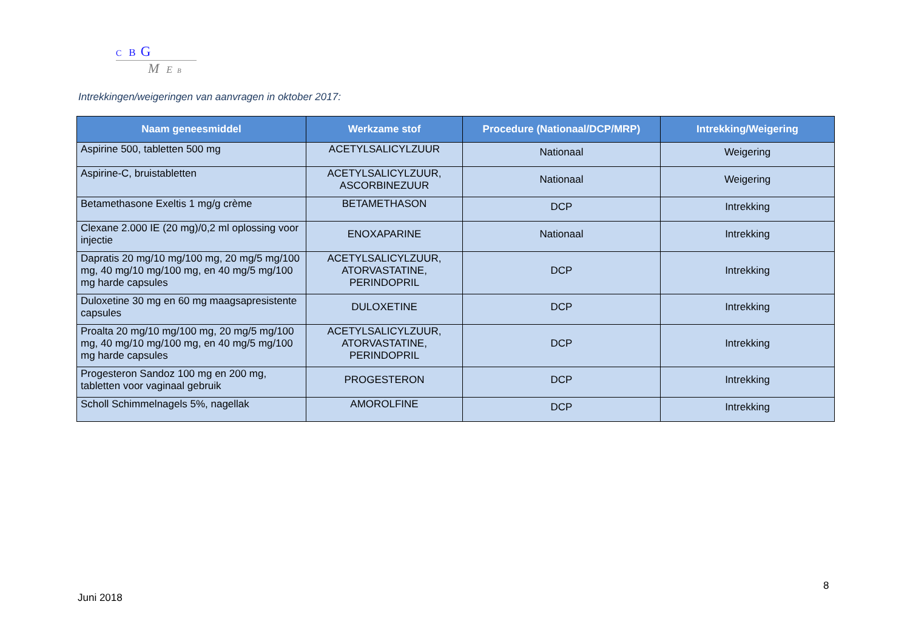C B G
M E B
Intrekkingen/weigeringen van aanvragen in oktober 2017:
| Naam geneesmiddel | Werkzame stof | Procedure (Nationaal/DCP/MRP) | Intrekking/Weigering |
| --- | --- | --- | --- |
| Aspirine 500, tabletten 500 mg | ACETYLSALICYLZUUR | Nationaal | Weigering |
| Aspirine-C, bruistabletten | ACETYLSALICYLZUUR, ASCORBINEZUUR | Nationaal | Weigering |
| Betamethasone Exeltis 1 mg/g crème | BETAMETHASON | DCP | Intrekking |
| Clexane 2.000 IE (20 mg)/0,2 ml oplossing voor injectie | ENOXAPARINE | Nationaal | Intrekking |
| Dapratis 20 mg/10 mg/100 mg, 20 mg/5 mg/100 mg, 40 mg/10 mg/100 mg, en 40 mg/5 mg/100 mg harde capsules | ACETYLSALICYLZUUR, ATORVASTATINE, PERINDOPRIL | DCP | Intrekking |
| Duloxetine 30 mg en 60 mg maagsapresistente capsules | DULOXETINE | DCP | Intrekking |
| Proalta 20 mg/10 mg/100 mg, 20 mg/5 mg/100 mg, 40 mg/10 mg/100 mg, en 40 mg/5 mg/100 mg harde capsules | ACETYLSALICYLZUUR, ATORVASTATINE, PERINDOPRIL | DCP | Intrekking |
| Progesteron Sandoz 100 mg en 200 mg, tabletten voor vaginaal gebruik | PROGESTERON | DCP | Intrekking |
| Scholl Schimmelnagels 5%, nagellak | AMOROLFINE | DCP | Intrekking |
8
Juni 2018